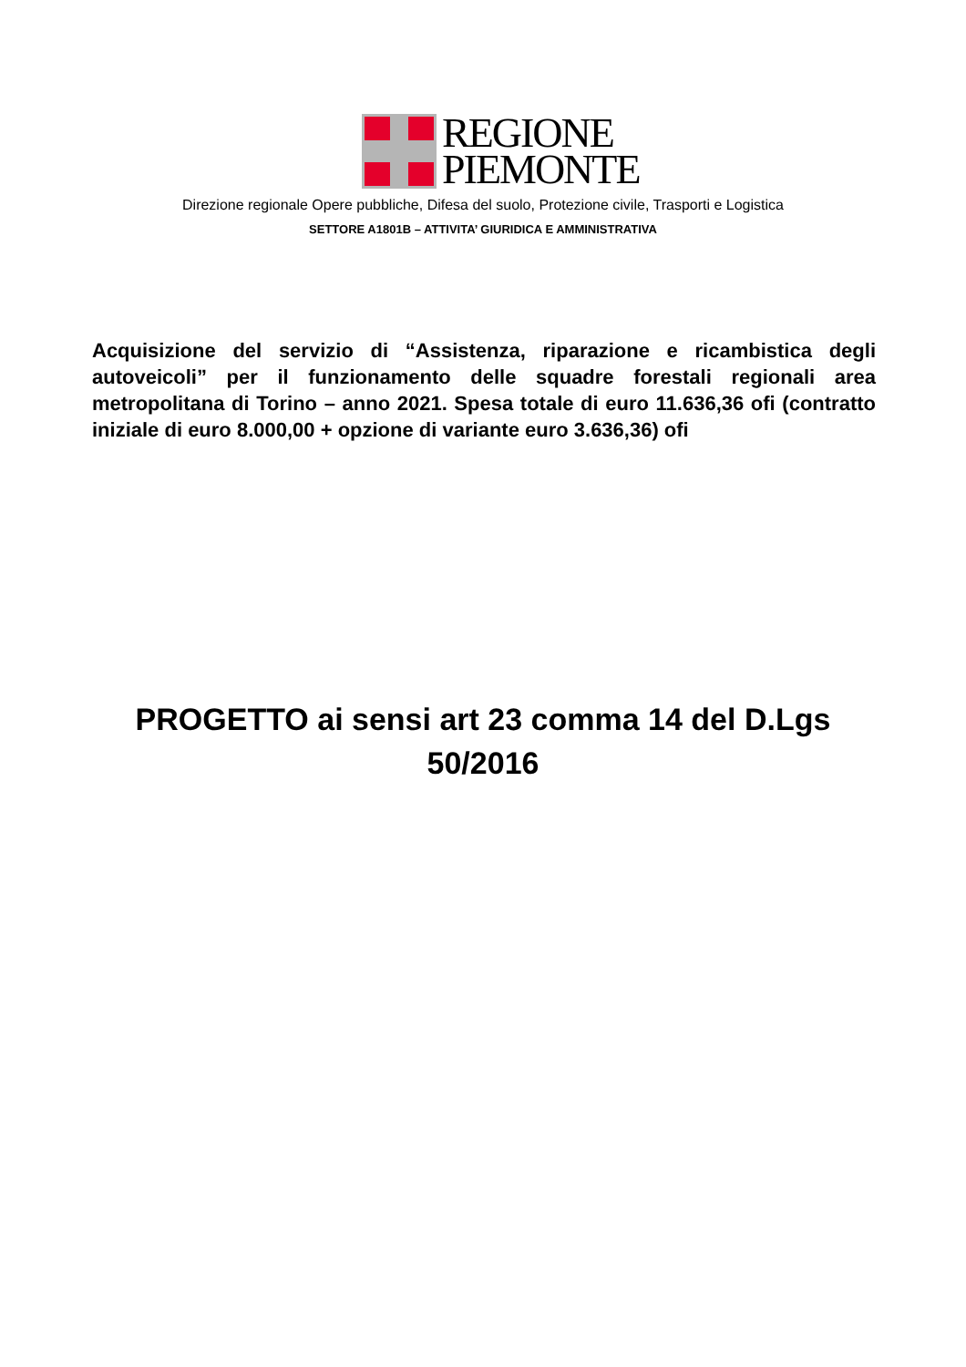REGIONE
PIEMONTE
Direzione regionale Opere pubbliche, Difesa del suolo, Protezione civile, Trasporti e Logistica
SETTORE A1801B – ATTIVITA’ GIURIDICA E AMMINISTRATIVA
Acquisizione del servizio di “Assistenza, riparazione e ricambistica degli autoveicoli” per il funzionamento delle squadre forestali regionali area metropolitana di Torino – anno 2021. Spesa totale di euro 11.636,36 ofi (contratto iniziale di euro 8.000,00 + opzione di variante euro 3.636,36) ofi
PROGETTO ai sensi art 23 comma 14 del D.Lgs
50/2016